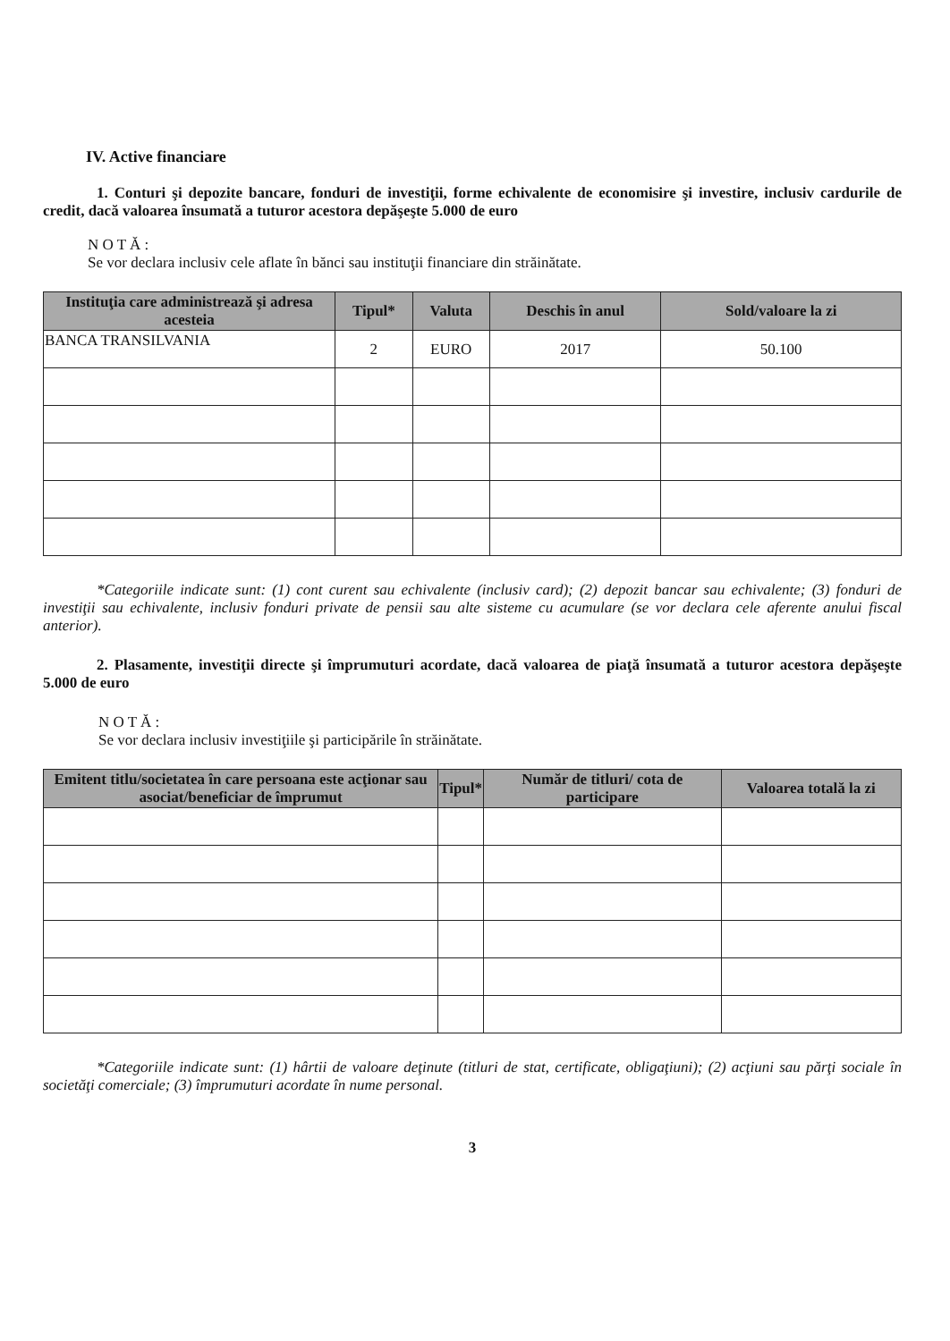IV. Active financiare
1. Conturi şi depozite bancare, fonduri de investiţii, forme echivalente de economisire şi investire, inclusiv cardurile de credit, dacă valoarea însumată a tuturor acestora depăşeşte 5.000 de euro
N O T Ă :
Se vor declara inclusiv cele aflate în bănci sau instituţii financiare din străinătate.
| Instituţia care administrează şi adresa acesteia | Tipul* | Valuta | Deschis în anul | Sold/valoare la zi |
| --- | --- | --- | --- | --- |
| BANCA TRANSILVANIA | 2 | EURO | 2017 | 50.100 |
*Categoriile indicate sunt: (1) cont curent sau echivalente (inclusiv card); (2) depozit bancar sau echivalente; (3) fonduri de investiţii sau echivalente, inclusiv fonduri private de pensii sau alte sisteme cu acumulare (se vor declara cele aferente anului fiscal anterior).
2. Plasamente, investiţii directe şi împrumuturi acordate, dacă valoarea de piaţă însumată a tuturor acestora depăşeşte 5.000 de euro
N O T Ă :
Se vor declara inclusiv investiţiile şi participările în străinătate.
| Emitent titlu/societatea în care persoana este acţionar sau asociat/beneficiar de împrumut | Tipul* | Număr de titluri/ cota de participare | Valoarea totală la zi |
| --- | --- | --- | --- |
*Categoriile indicate sunt: (1) hârtii de valoare deţinute (titluri de stat, certificate, obligaţiuni); (2) acţiuni sau părţi sociale în societăţi comerciale; (3) împrumuturi acordate în nume personal.
3